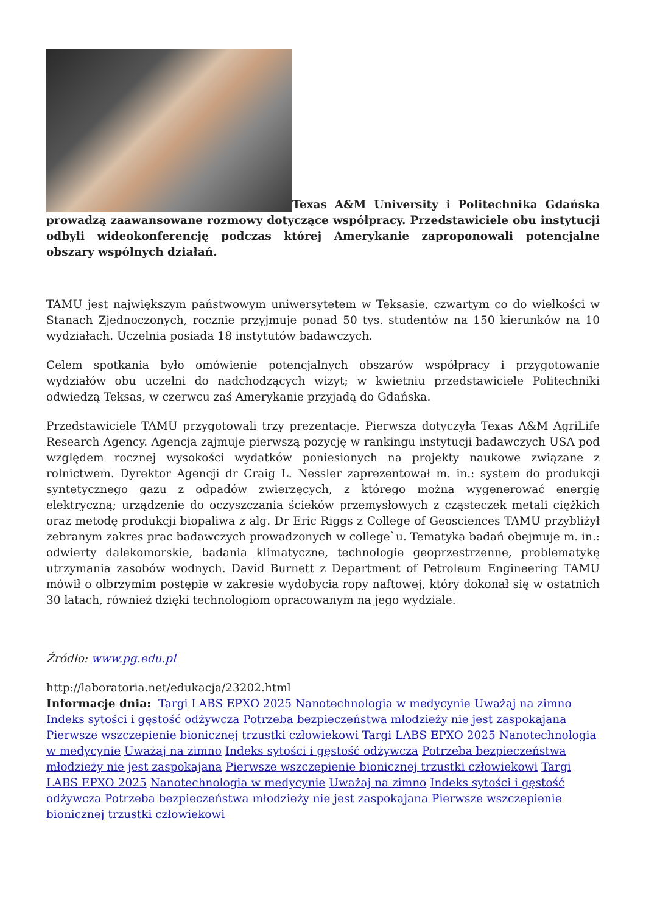Texas A&M University i Politechnika Gdańska prowadzą zaawansowane rozmowy dotyczące współpracy. Przedstawiciele obu instytucji odbyli wideokonferencję podczas której Amerykanie zaproponowali potencjalne obszary wspólnych działań.
TAMU jest największym państwowym uniwersytetem w Teksasie, czwartym co do wielkości w Stanach Zjednoczonych, rocznie przyjmuje ponad 50 tys. studentów na 150 kierunków na 10 wydziałach. Uczelnia posiada 18 instytutów badawczych.
Celem spotkania było omówienie potencjalnych obszarów współpracy i przygotowanie wydziałów obu uczelni do nadchodzących wizyt; w kwietniu przedstawiciele Politechniki odwiedzą Teksas, w czerwcu zaś Amerykanie przyjadą do Gdańska.
Przedstawiciele TAMU przygotowali trzy prezentacje. Pierwsza dotyczyła Texas A&M AgriLife Research Agency. Agencja zajmuje pierwszą pozycję w rankingu instytucji badawczych USA pod względem rocznej wysokości wydatków poniesionych na projekty naukowe związane z rolnictwem. Dyrektor Agencji dr Craig L. Nessler zaprezentował m. in.: system do produkcji syntetycznego gazu z odpadów zwierzęcych, z którego można wygenerować energię elektryczną; urządzenie do oczyszczania ścieków przemysłowych z cząsteczek metali ciężkich oraz metodę produkcji biopaliwa z alg. Dr Eric Riggs z College of Geosciences TAMU przybliżył zebranym zakres prac badawczych prowadzonych w college`u. Tematyka badań obejmuje m. in.: odwierty dalekomorskie, badania klimatyczne, technologie geoprzestrzenne, problematykę utrzymania zasobów wodnych. David Burnett z Department of Petroleum Engineering TAMU mówił o olbrzymim postępie w zakresie wydobycia ropy naftowej, który dokonał się w ostatnich 30 latach, również dzięki technologiom opracowanym na jego wydziale.
Źródło: www.pg.edu.pl
http://laboratoria.net/edukacja/23202.html
Informacje dnia: Targi LABS EPXO 2025 Nanotechnologia w medycynie Uważaj na zimno Indeks sytości i gęstość odżywcza Potrzeba bezpieczeństwa młodzieży nie jest zaspokajana Pierwsze wszczepienie bionicznej trzustki człowiekowi Targi LABS EPXO 2025 Nanotechnologia w medycynie Uważaj na zimno Indeks sytości i gęstość odżywcza Potrzeba bezpieczeństwa młodzieży nie jest zaspokajana Pierwsze wszczepienie bionicznej trzustki człowiekowi Targi LABS EPXO 2025 Nanotechnologia w medycynie Uważaj na zimno Indeks sytości i gęstość odżywcza Potrzeba bezpieczeństwa młodzieży nie jest zaspokajana Pierwsze wszczepienie bionicznej trzustki człowiekowi